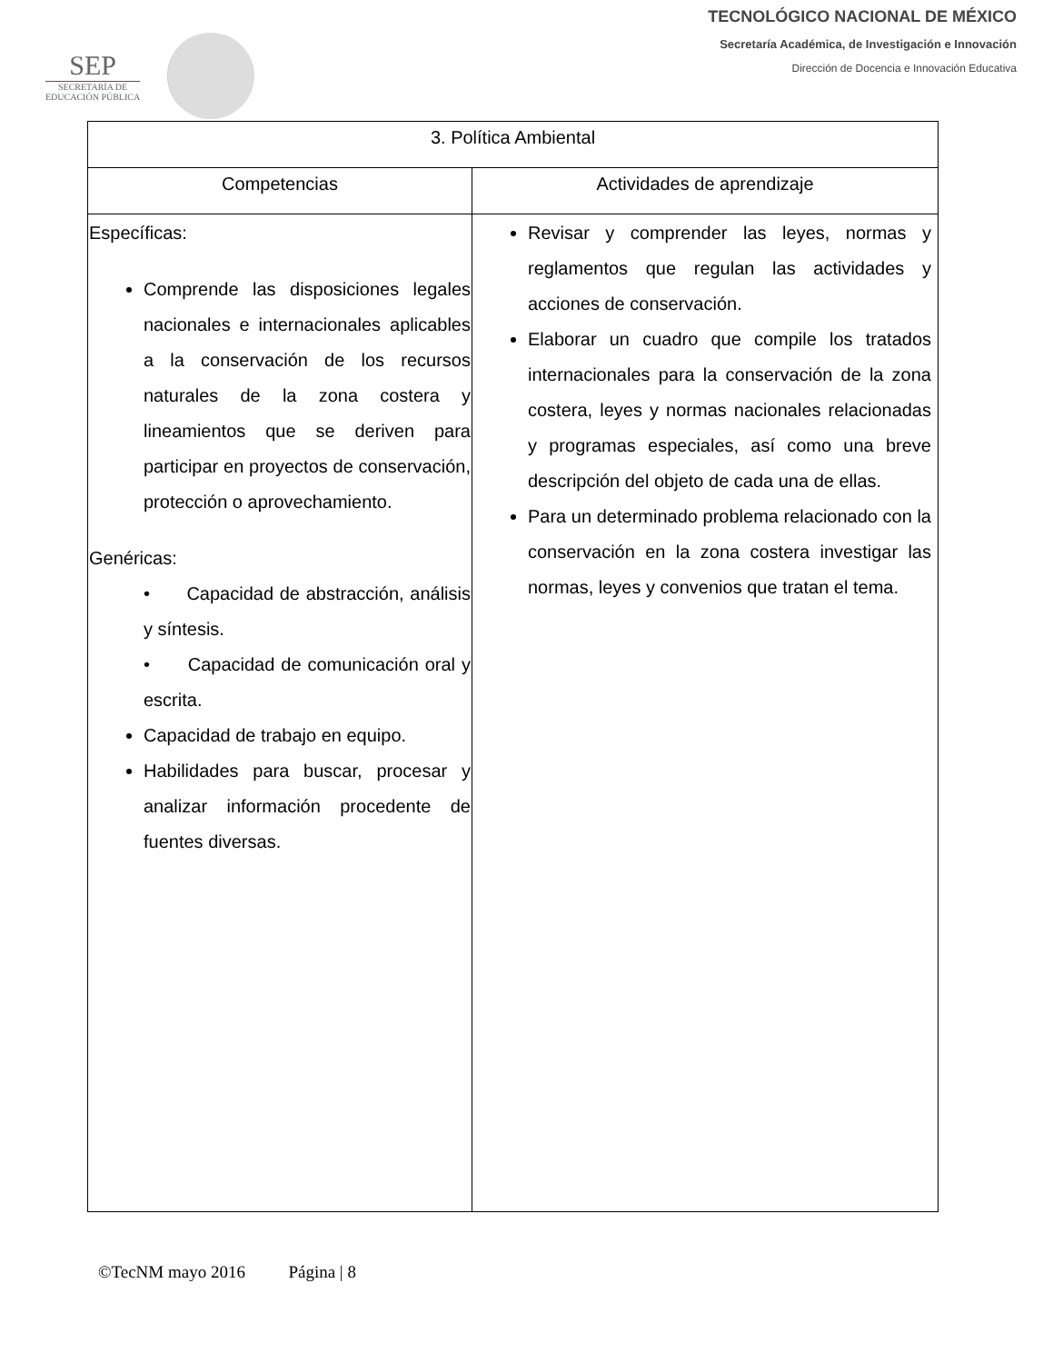SEP
SECRETARÍA DE
EDUCACIÓN PÚBLICA
TECNOLÓGICO NACIONAL DE MÉXICO
Secretaría Académica, de Investigación e Innovación
Dirección de Docencia e Innovación Educativa
| 3. Política Ambiental | |
| --- | --- |
| Competencias | Actividades de aprendizaje |
| Específicas: Comprende las disposiciones legales nacionales e internacionales aplicables a la conservación de los recursos naturales de la zona costera y lineamientos que se deriven para participar en proyectos de conservación, protección o aprovechamiento. Genéricas: • Capacidad de abstracción, análisis y síntesis. • Capacidad de comunicación oral y escrita. Capacidad de trabajo en equipo. Habilidades para buscar, procesar y analizar información procedente de fuentes diversas. | Revisar y comprender las leyes, normas y reglamentos que regulan las actividades y acciones de conservación. Elaborar un cuadro que compile los tratados internacionales para la conservación de la zona costera, leyes y normas nacionales relacionadas y programas especiales, así como una breve descripción del objeto de cada una de ellas. Para un determinado problema relacionado con la conservación en la zona costera investigar las normas, leyes y convenios que tratan el tema. |
©TecNM mayo 2016 Página | 8